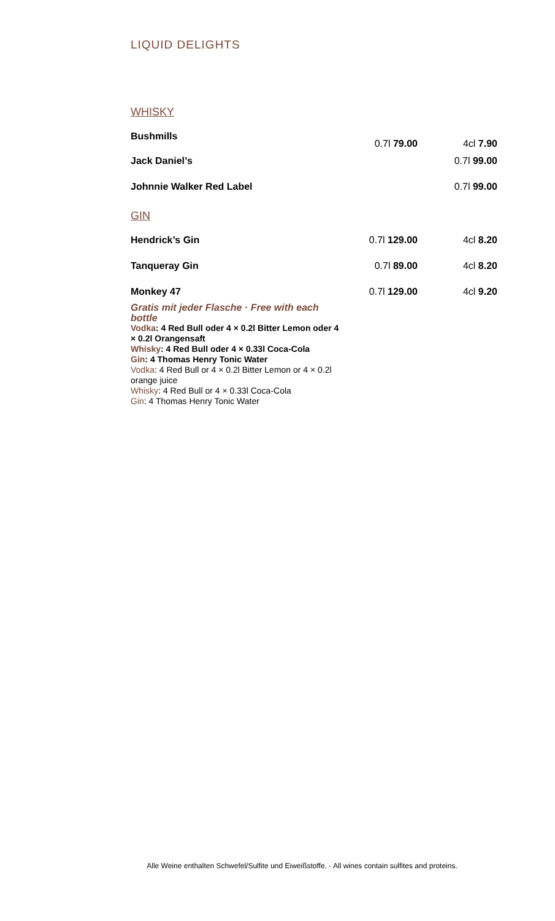LIQUID DELIGHTS
WHISKY
| Bushmills | 0.7l 79.00 | 4cl 7.90 |
| Jack Daniel’s | | 0.7l 99.00 |
| Johnnie Walker Red Label | | 0.7l 99.00 |
GIN
| Hendrick’s Gin | 0.7l 129.00 | 4cl 8.20 |
| Tanqueray Gin | 0.7l 89.00 | 4cl 8.20 |
| Monkey 47 | 0.7l 129.00 | 4cl 9.20 |
Gratis mit jeder Flasche · Free with each bottle
Vodka: 4 Red Bull oder 4 × 0.2l Bitter Lemon oder 4 × 0.2l Orangensaft
Whisky: 4 Red Bull oder 4 × 0.33l Coca-Cola
Gin: 4 Thomas Henry Tonic Water
Vodka: 4 Red Bull or 4 × 0.2l Bitter Lemon or 4 × 0.2l orange juice
Whisky: 4 Red Bull or 4 × 0.33l Coca-Cola
Gin: 4 Thomas Henry Tonic Water
Alle Weine enthalten Schwefel/Sulfite und Eiweißstoffe. · All wines contain sulfites and proteins.